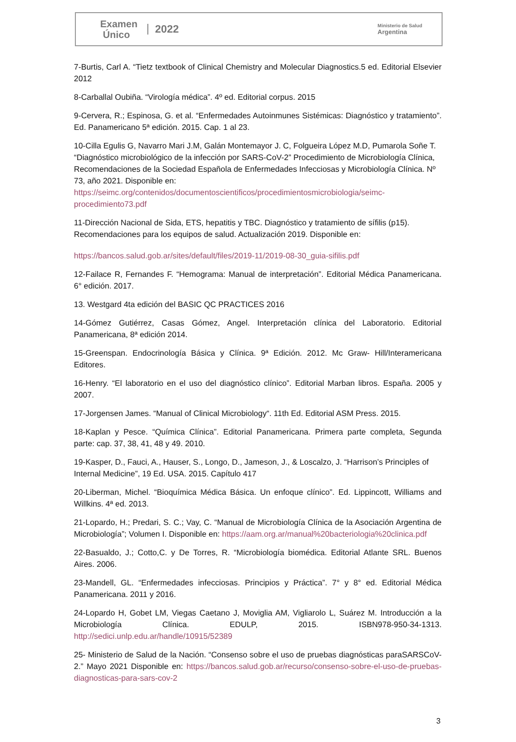Examen
Único
2022
Ministerio de Salud
Argentina
7-Burtis, Carl A. “Tietz textbook of Clinical Chemistry and Molecular Diagnostics.5 ed. Editorial Elsevier 2012
8-Carballal Oubiña. “Virología médica”. 4º ed. Editorial corpus. 2015
9-Cervera, R.; Espinosa, G. et al. “Enfermedades Autoinmunes Sistémicas: Diagnóstico y tratamiento”. Ed. Panamericano 5ª edición. 2015. Cap. 1 al 23.
10-Cilla Egulis G, Navarro Mari J.M, Galán Montemayor J. C, Folgueira López M.D, Pumarola Soñe T. “Diagnóstico microbiológico de la infección por SARS-CoV-2” Procedimiento de Microbiología Clínica, Recomendaciones de la Sociedad Española de Enfermedades Infecciosas y Microbiología Clínica. Nº 73, año 2021. Disponible en:
https://seimc.org/contenidos/documentoscientificos/procedimientosmicrobiologia/seimc-procedimiento73.pdf
11-Dirección Nacional de Sida, ETS, hepatitis y TBC. Diagnóstico y tratamiento de sífilis (p15). Recomendaciones para los equipos de salud. Actualización 2019. Disponible en:
https://bancos.salud.gob.ar/sites/default/files/2019-11/2019-08-30_guia-sifilis.pdf
12-Failace R, Fernandes F. “Hemograma: Manual de interpretación”. Editorial Médica Panamericana. 6° edición. 2017.
13. Westgard 4ta edición del BASIC QC PRACTICES 2016
14-Gómez Gutiérrez, Casas Gómez, Angel. Interpretación clínica del Laboratorio. Editorial Panamericana, 8ª edición 2014.
15-Greenspan. Endocrinología Básica y Clínica. 9ª Edición. 2012. Mc Graw- Hill/Interamericana Editores.
16-Henry. “El laboratorio en el uso del diagnóstico clínico”. Editorial Marban libros. España. 2005 y 2007.
17-Jorgensen James. “Manual of Clinical Microbiology“. 11th Ed. Editorial ASM Press. 2015.
18-Kaplan y Pesce. “Química Clínica”. Editorial Panamericana. Primera parte completa, Segunda parte: cap. 37, 38, 41, 48 y 49. 2010.
19-Kasper, D., Fauci, A., Hauser, S., Longo, D., Jameson, J., & Loscalzo, J. “Harrison’s Principles of Internal Medicine”, 19 Ed. USA. 2015. Capítulo 417
20-Liberman, Michel. “Bioquímica Médica Básica. Un enfoque clínico”. Ed. Lippincott, Williams and Willkins. 4ª ed. 2013.
21-Lopardo, H.; Predari, S. C.; Vay, C. “Manual de Microbiología Clínica de la Asociación Argentina de Microbiología”; Volumen I. Disponible en: https://aam.org.ar/manual%20bacteriologia%20clinica.pdf
22-Basualdo, J.; Cotto,C. y De Torres, R. “Microbiología biomédica. Editorial Atlante SRL. Buenos Aires. 2006.
23-Mandell, GL. “Enfermedades infecciosas. Principios y Práctica”. 7° y 8° ed. Editorial Médica Panamericana. 2011 y 2016.
24-Lopardo H, Gobet LM, Viegas Caetano J, Moviglia AM, Vigliarolo L, Suárez M. Introducción a la Microbiología Clínica. EDULP, 2015. ISBN978-950-34-1313. http://sedici.unlp.edu.ar/handle/10915/52389
25- Ministerio de Salud de la Nación. “Consenso sobre el uso de pruebas diagnósticas paraSARSCoV-2.” Mayo 2021 Disponible en: https://bancos.salud.gob.ar/recurso/consenso-sobre-el-uso-de-pruebas-diagnosticas-para-sars-cov-2
3